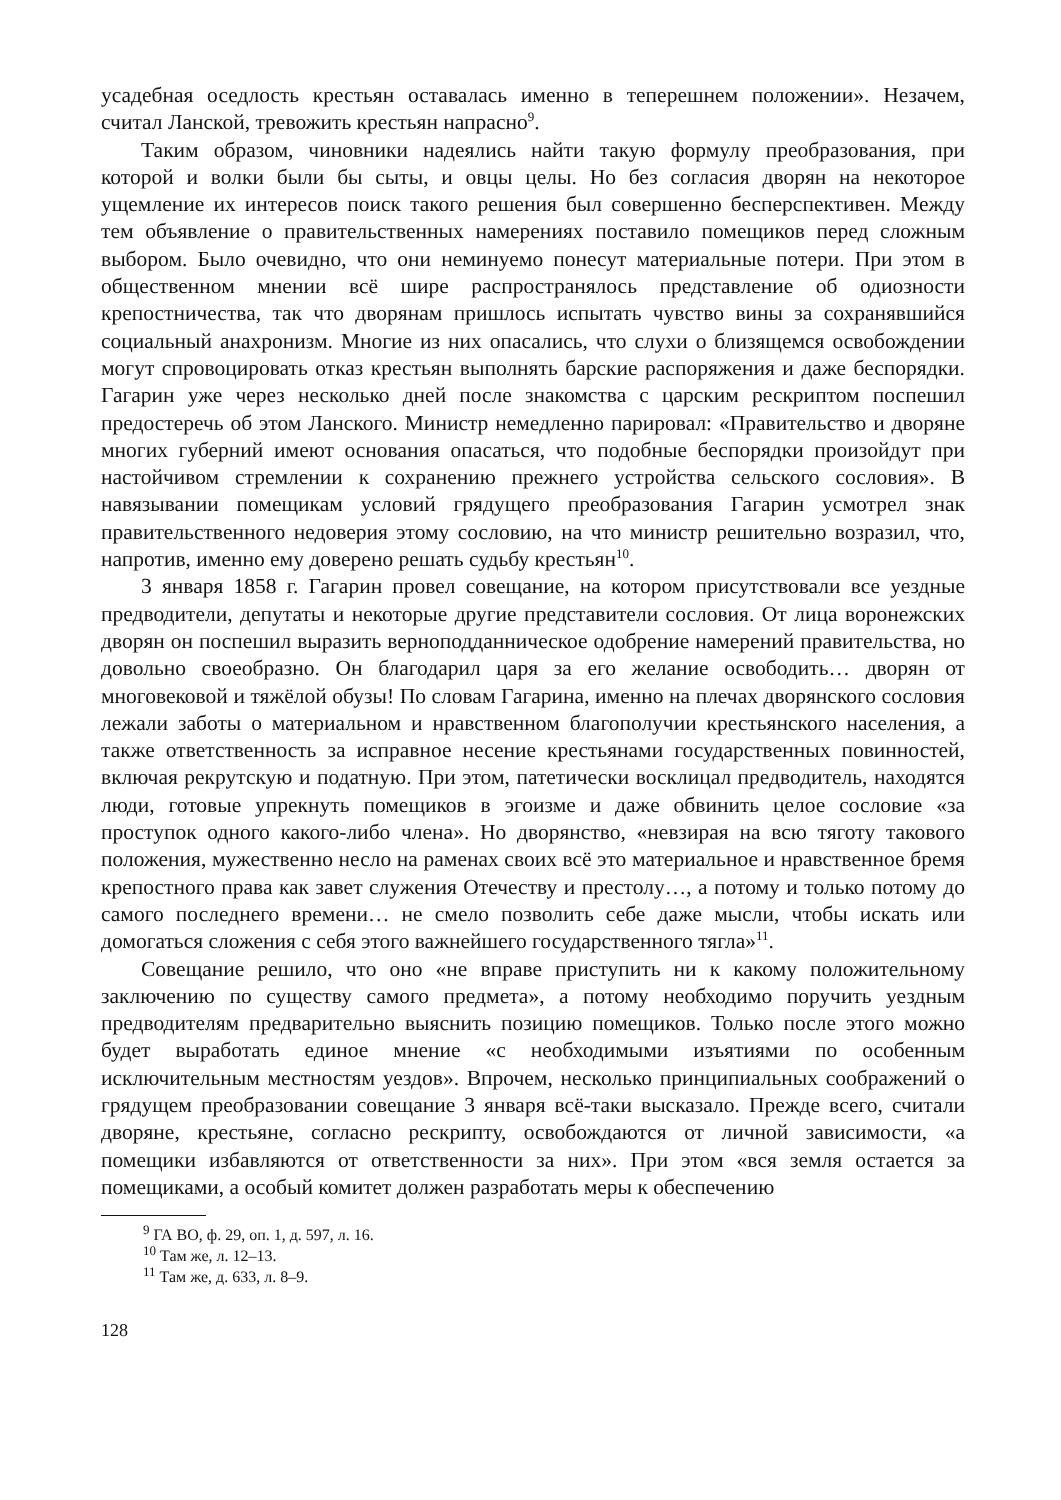усадебная оседлость крестьян оставалась именно в теперешнем положении». Незачем, считал Ланской, тревожить крестьян напрасно<sup>9</sup>.
Таким образом, чиновники надеялись найти такую формулу преобразования, при которой и волки были бы сыты, и овцы целы. Но без согласия дворян на некоторое ущемление их интересов поиск такого решения был совершенно бесперспективен. Между тем объявление о правительственных намерениях поставило помещиков перед сложным выбором. Было очевидно, что они неминуемо понесут материальные потери. При этом в общественном мнении всё шире распространялось представление об одиозности крепостничества, так что дворянам пришлось испытать чувство вины за сохранявшийся социальный анахронизм. Многие из них опасались, что слухи о близящемся освобождении могут спровоцировать отказ крестьян выполнять барские распоряжения и даже беспорядки. Гагарин уже через несколько дней после знакомства с царским рескриптом поспешил предостеречь об этом Ланского. Министр немедленно парировал: «Правительство и дворяне многих губерний имеют основания опасаться, что подобные беспорядки произойдут при настойчивом стремлении к сохранению прежнего устройства сельского сословия». В навязывании помещикам условий грядущего преобразования Гагарин усмотрел знак правительственного недоверия этому сословию, на что министр решительно возразил, что, напротив, именно ему доверено решать судьбу крестьян<sup>10</sup>.
3 января 1858 г. Гагарин провел совещание, на котором присутствовали все уездные предводители, депутаты и некоторые другие представители сословия. От лица воронежских дворян он поспешил выразить верноподданническое одобрение намерений правительства, но довольно своеобразно. Он благодарил царя за его желание освободить… дворян от многовековой и тяжёлой обузы! По словам Гагарина, именно на плечах дворянского сословия лежали заботы о материальном и нравственном благополучии крестьянского населения, а также ответственность за исправное несение крестьянами государственных повинностей, включая рекрутскую и податную. При этом, патетически восклицал предводитель, находятся люди, готовые упрекнуть помещиков в эгоизме и даже обвинить целое сословие «за проступок одного какого-либо члена». Но дворянство, «невзирая на всю тяготу такового положения, мужественно несло на раменах своих всё это материальное и нравственное бремя крепостного права как завет служения Отечеству и престолу…, а потому и только потому до самого последнего времени… не смело позволить себе даже мысли, чтобы искать или домогаться сложения с себя этого важнейшего государственного тягла»<sup>11</sup>.
Совещание решило, что оно «не вправе приступить ни к какому положительному заключению по существу самого предмета», а потому необходимо поручить уездным предводителям предварительно выяснить позицию помещиков. Только после этого можно будет выработать единое мнение «с необходимыми изъятиями по особенным исключительным местностям уездов». Впрочем, несколько принципиальных соображений о грядущем преобразовании совещание 3 января всё-таки высказало. Прежде всего, считали дворяне, крестьяне, согласно рескрипту, освобождаются от личной зависимости, «а помещики избавляются от ответственности за них». При этом «вся земля остается за помещиками, а особый комитет должен разработать меры к обеспечению
<sup>9</sup> ГА ВО, ф. 29, оп. 1, д. 597, л. 16.
<sup>10</sup> Там же, л. 12–13.
<sup>11</sup> Там же, д. 633, л. 8–9.
128